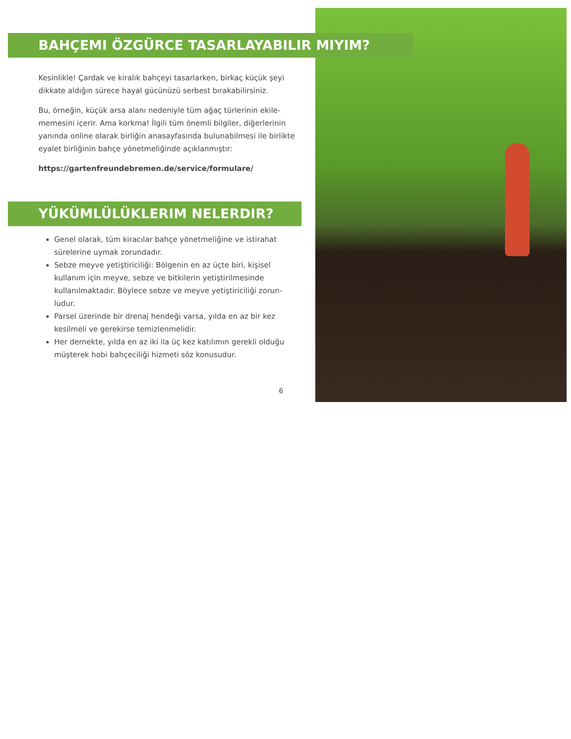BAHÇEMI ÖZGÜRCE TASARLAYABILIR MIYIM?
Kesinlikle! Çardak ve kiralık bahçeyi tasarlarken, birkaç küçük şeyi dikkate aldığın sürece hayal gücünüzü serbest bırakabilirsiniz.
Bu, örneğin, küçük arsa alanı nedeniyle tüm ağaç türlerinin ekile-memesini içerir. Ama korkma! İlgili tüm önemli bilgiler, diğerlerinin yanında online olarak birliğin anasayfasında bulunabilmesi ile birlikte eyalet birliğinin bahçe yönetmeliğinde açıklanmıştır:
https://gartenfreundebremen.de/service/formulare/
YÜKÜMLÜLÜKLERIM NELERDIR?
Genel olarak, tüm kiracılar bahçe yönetmeliğine ve istirahat sürelerine uymak zorundadır.
Sebze meyve yetiştiriciliği: Bölgenin en az üçte biri, kişisel kullanım için meyve, sebze ve bitkilerin yetiştirilmesinde kullanılmaktadır. Böylece sebze ve meyve yetiştiriciliği zorun-ludur.
Parsel üzerinde bir drenaj hendeği varsa, yılda en az bir kez kesilmeli ve gerekirse temizlenmelidir.
Her dernekte, yılda en az iki ila üç kez katılımın gerekli olduğu müşterek hobi bahçeciliği hizmeti söz konusudur.
6